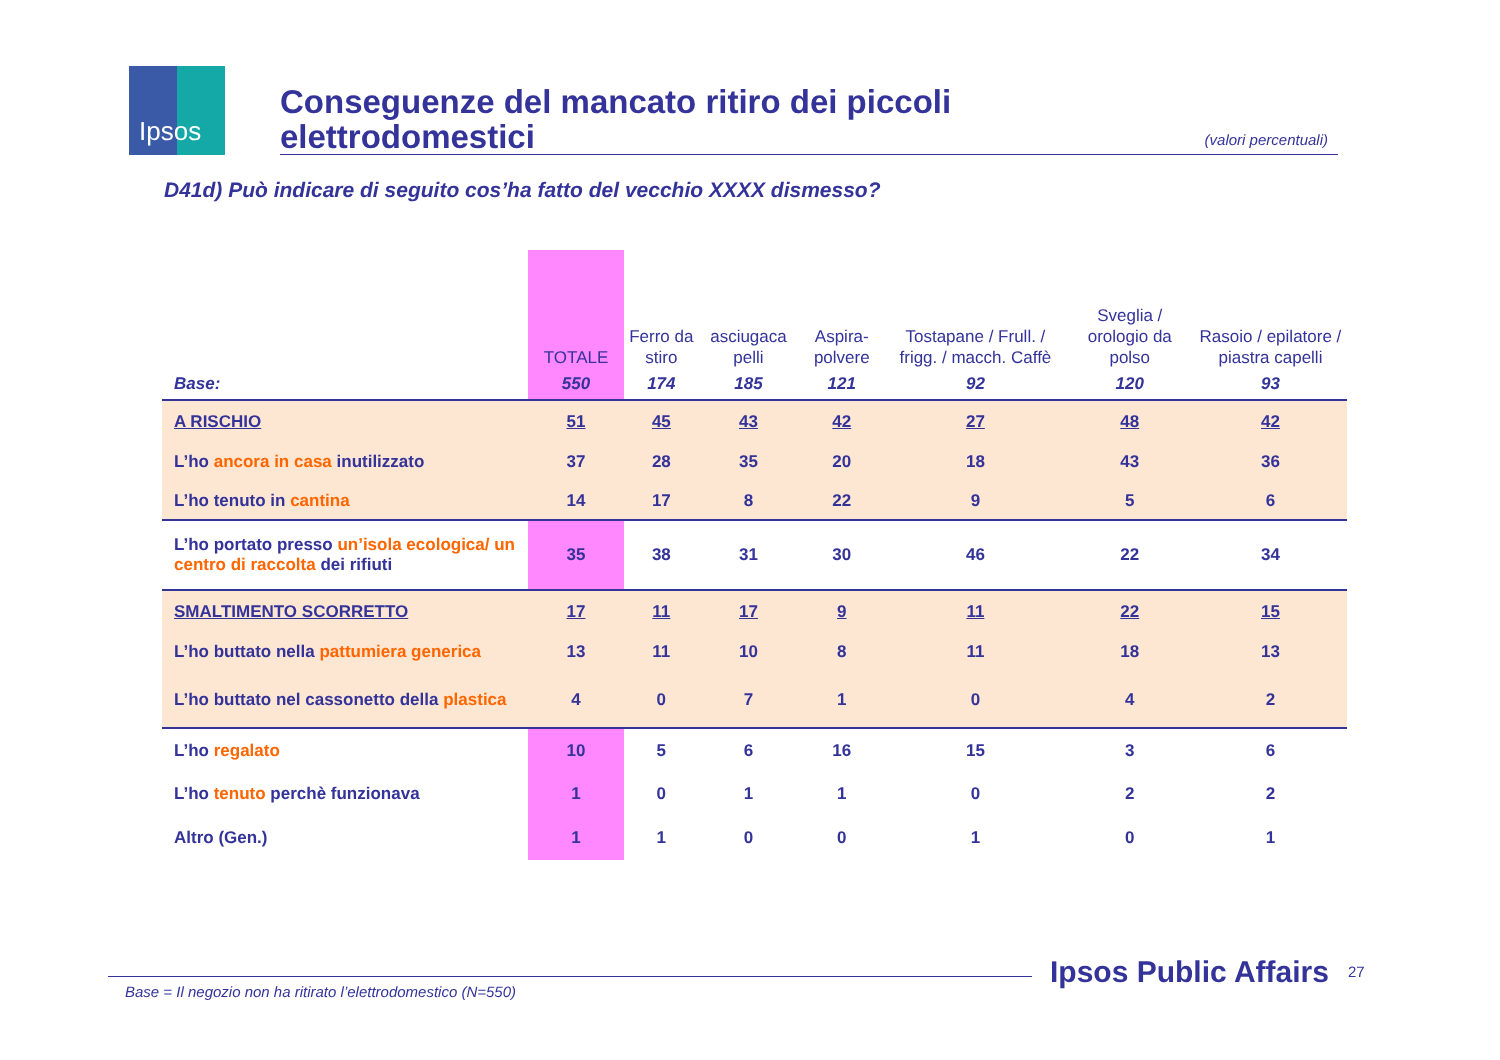Ipsos
Conseguenze del mancato ritiro dei piccoli
elettrodomestici
(valori percentuali)
D41d) Può indicare di seguito cos’ha fatto del vecchio XXXX dismesso?
| | TOTALE | Ferro da stiro | asciugaca pelli | Aspira-polvere | Tostapane / Frull. / frigg. / macch. Caffè | Sveglia / orologio da polso | Rasoio / epilatore / piastra capelli |
| --- | --- | --- | --- | --- | --- | --- | --- |
| Base: | 550 | 174 | 185 | 121 | 92 | 120 | 93 |
| A RISCHIO | 51 | 45 | 43 | 42 | 27 | 48 | 42 |
| L’ho ancora in casa inutilizzato | 37 | 28 | 35 | 20 | 18 | 43 | 36 |
| L’ho tenuto in cantina | 14 | 17 | 8 | 22 | 9 | 5 | 6 |
| L’ho portato presso un’isola ecologica/ un centro di raccolta dei rifiuti | 35 | 38 | 31 | 30 | 46 | 22 | 34 |
| SMALTIMENTO SCORRETTO | 17 | 11 | 17 | 9 | 11 | 22 | 15 |
| L’ho buttato nella pattumiera generica | 13 | 11 | 10 | 8 | 11 | 18 | 13 |
| L’ho buttato nel cassonetto della plastica | 4 | 0 | 7 | 1 | 0 | 4 | 2 |
| L’ho regalato | 10 | 5 | 6 | 16 | 15 | 3 | 6 |
| L’ho tenuto perchè funzionava | 1 | 0 | 1 | 1 | 0 | 2 | 2 |
| Altro (Gen.) | 1 | 1 | 0 | 0 | 1 | 0 | 1 |
Base = Il negozio non ha ritirato l’elettrodomestico (N=550)
Ipsos Public Affairs 27